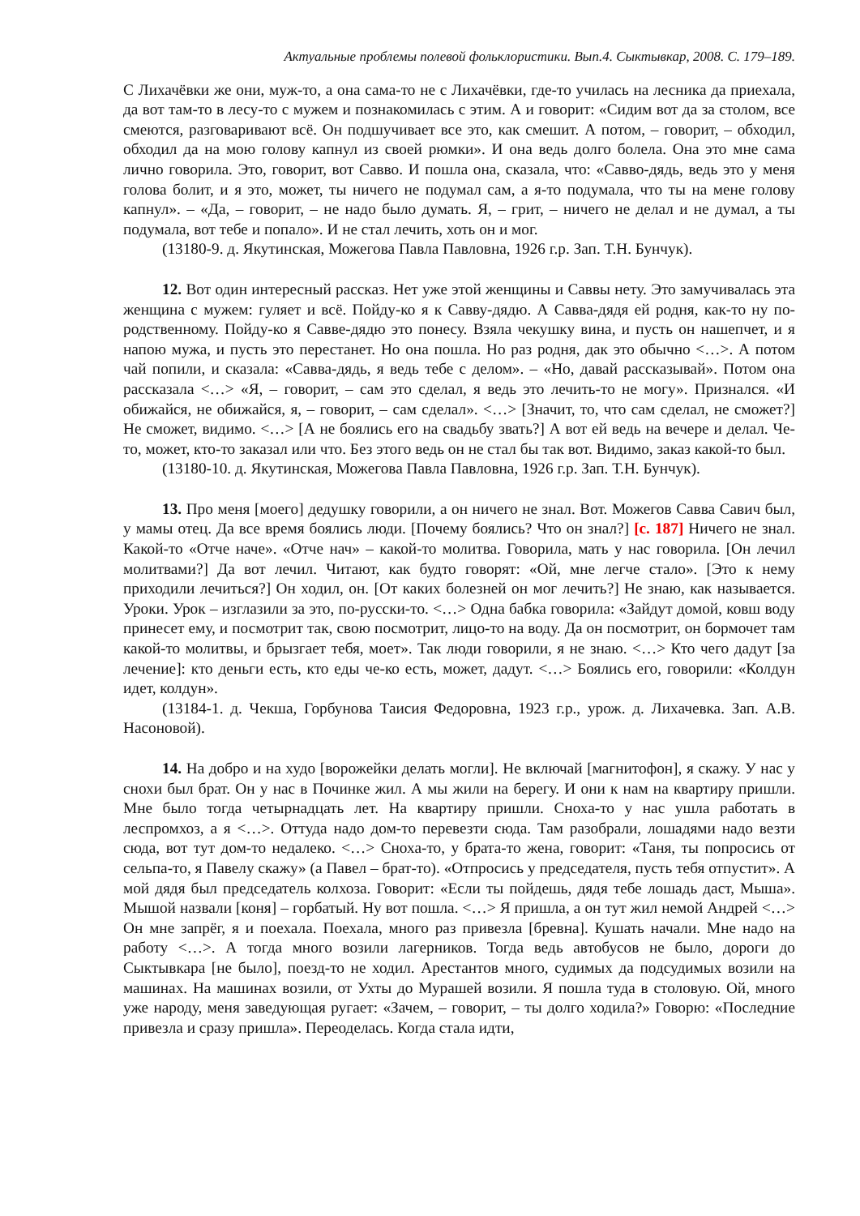Актуальные проблемы полевой фольклористики. Вып.4. Сыктывкар, 2008. С. 179–189.
С Лихачёвки же они, муж-то, а она сама-то не с Лихачёвки, где-то училась на лесника да приехала, да вот там-то в лесу-то с мужем и познакомилась с этим. А и говорит: «Сидим вот да за столом, все смеются, разговаривают всё. Он подшучивает все это, как смешит. А потом, – говорит, – обходил, обходил да на мою голову капнул из своей рюмки». И она ведь долго болела. Она это мне сама лично говорила. Это, говорит, вот Савво. И пошла она, сказала, что: «Савво-дядь, ведь это у меня голова болит, и я это, может, ты ничего не подумал сам, а я-то подумала, что ты на мене голову капнул». – «Да, – говорит, – не надо было думать. Я, – грит, – ничего не делал и не думал, а ты подумала, вот тебе и попало». И не стал лечить, хоть он и мог.
(13180-9. д. Якутинская, Можегова Павла Павловна, 1926 г.р. Зап. Т.Н. Бунчук).
12. Вот один интересный рассказ. Нет уже этой женщины и Саввы нету. Это замучивалась эта женщина с мужем: гуляет и всё. Пойду-ко я к Савву-дядю. А Савва-дядя ей родня, как-то ну по-родственному. Пойду-ко я Савве-дядю это понесу. Взяла чекушку вина, и пусть он нашепчет, и я напою мужа, и пусть это перестанет. Но она пошла. Но раз родня, дак это обычно <…>. А потом чай попили, и сказала: «Савва-дядь, я ведь тебе с делом». – «Но, давай рассказывай». Потом она рассказала <…> «Я, – говорит, – сам это сделал, я ведь это лечить-то не могу». Признался. «И обижайся, не обижайся, я, – говорит, – сам сделал». <…> [Значит, то, что сам сделал, не сможет?] Не сможет, видимо. <…> [А не боялись его на свадьбу звать?] А вот ей ведь на вечере и делал. Че-то, может, кто-то заказал или что. Без этого ведь он не стал бы так вот. Видимо, заказ какой-то был.
(13180-10. д. Якутинская, Можегова Павла Павловна, 1926 г.р. Зап. Т.Н. Бунчук).
13. Про меня [моего] дедушку говорили, а он ничего не знал. Вот. Можегов Савва Савич был, у мамы отец. Да все время боялись люди. [Почему боялись? Что он знал?] [с. 187] Ничего не знал. Какой-то «Отче наче». «Отче нач» – какой-то молитва. Говорила, мать у нас говорила. [Он лечил молитвами?] Да вот лечил. Читают, как будто говорят: «Ой, мне легче стало». [Это к нему приходили лечиться?] Он ходил, он. [От каких болезней он мог лечить?] Не знаю, как называется. Уроки. Урок – изглазили за это, по-русски-то. <…> Одна бабка говорила: «Зайдут домой, ковш воду принесет ему, и посмотрит так, свою посмотрит, лицо-то на воду. Да он посмотрит, он бормочет там какой-то молитвы, и брызгает тебя, моет». Так люди говорили, я не знаю. <…> Кто чего дадут [за лечение]: кто деньги есть, кто еды че-ко есть, может, дадут. <…> Боялись его, говорили: «Колдун идет, колдун».
(13184-1. д. Чекша, Горбунова Таисия Федоровна, 1923 г.р., урож. д. Лихачевка. Зап. А.В. Насоновой).
14. На добро и на худо [ворожейки делать могли]. Не включай [магнитофон], я скажу. У нас у снохи был брат. Он у нас в Починке жил. А мы жили на берегу. И они к нам на квартиру пришли. Мне было тогда четырнадцать лет. На квартиру пришли. Сноха-то у нас ушла работать в леспромхоз, а я <…>. Оттуда надо дом-то перевезти сюда. Там разобрали, лошадями надо везти сюда, вот тут дом-то недалеко. <…> Сноха-то, у брата-то жена, говорит: «Таня, ты попросись от сельпа-то, я Павелу скажу» (а Павел – брат-то). «Отпросись у председателя, пусть тебя отпустит». А мой дядя был председатель колхоза. Говорит: «Если ты пойдешь, дядя тебе лошадь даст, Мыша». Мышой назвали [коня] – горбатый. Ну вот пошла. <…> Я пришла, а он тут жил немой Андрей <…> Он мне запрёг, я и поехала. Поехала, много раз привезла [бревна]. Кушать начали. Мне надо на работу <…>. А тогда много возили лагерников. Тогда ведь автобусов не было, дороги до Сыктывкара [не было], поезд-то не ходил. Арестантов много, судимых да подсудимых возили на машинах. На машинах возили, от Ухты до Мурашей возили. Я пошла туда в столовую. Ой, много уже народу, меня заведующая ругает: «Зачем, – говорит, – ты долго ходила?» Говорю: «Последние привезла и сразу пришла». Переоделась. Когда стала идти,